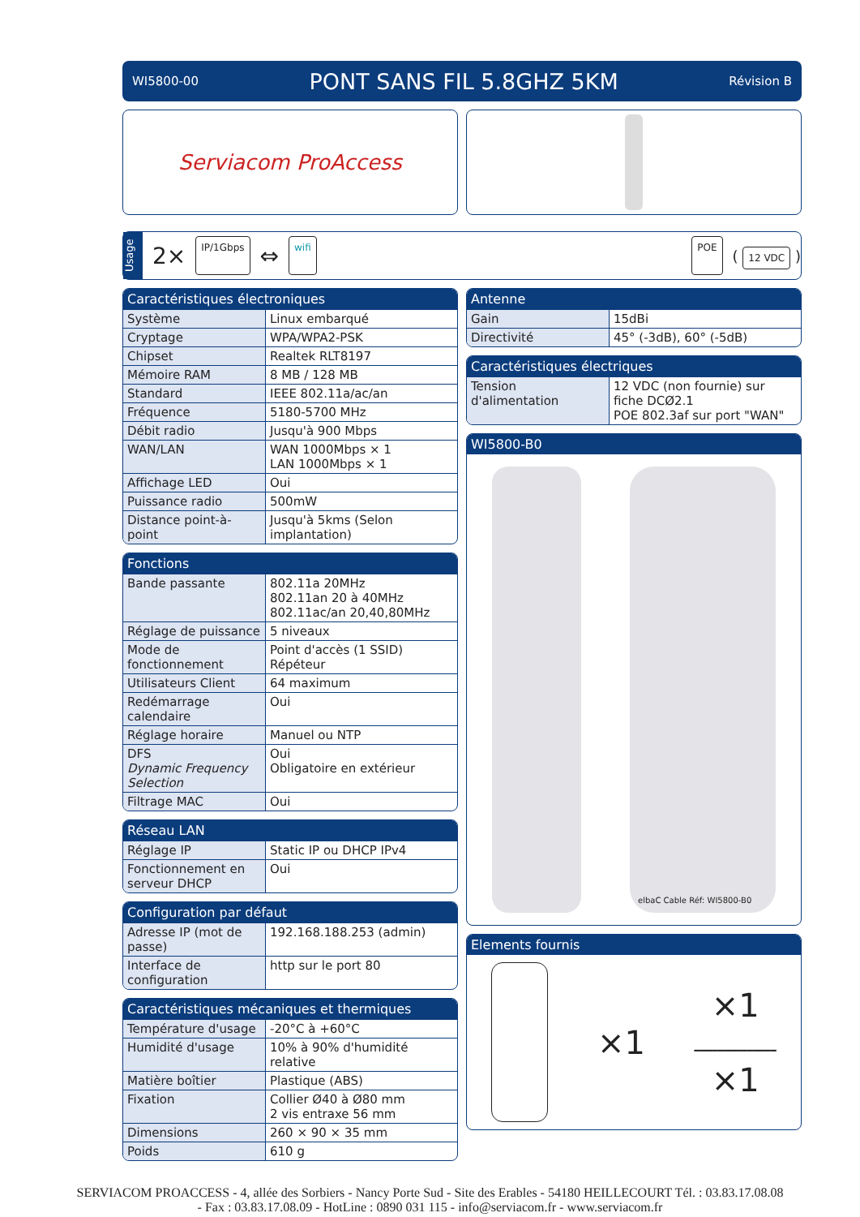WI5800-00 PONT SANS FIL 5.8GHZ 5KM Révision B
Serviacom ProAccess
Usage
2× IP/1Gbps ⇔ wifi POE ( 12 VDC )
Caractéristiques électroniques
| Système | Linux embarqué |
| Cryptage | WPA/WPA2-PSK |
| Chipset | Realtek RLT8197 |
| Mémoire RAM | 8 MB / 128 MB |
| Standard | IEEE 802.11a/ac/an |
| Fréquence | 5180-5700 MHz |
| Débit radio | Jusqu'à 900 Mbps |
| WAN/LAN | WAN 1000Mbps × 1 LAN 1000Mbps × 1 |
| Affichage LED | Oui |
| Puissance radio | 500mW |
| Distance point-à-point | Jusqu'à 5kms (Selon implantation) |
Fonctions
| Bande passante | 802.11a 20MHz 802.11an 20 à 40MHz 802.11ac/an 20,40,80MHz |
| Réglage de puissance | 5 niveaux |
| Mode de fonctionnement | Point d'accès (1 SSID) Répéteur |
| Utilisateurs Client | 64 maximum |
| Redémarrage calendaire | Oui |
| Réglage horaire | Manuel ou NTP |
| DFS Dynamic Frequency Selection | Oui Obligatoire en extérieur |
| Filtrage MAC | Oui |
Réseau LAN
| Réglage IP | Static IP ou DHCP IPv4 |
| Fonctionnement en serveur DHCP | Oui |
Configuration par défaut
| Adresse IP (mot de passe) | 192.168.188.253 (admin) |
| Interface de configuration | http sur le port 80 |
Caractéristiques mécaniques et thermiques
| Température d'usage | -20°C à +60°C |
| Humidité d'usage | 10% à 90% d'humidité relative |
| Matière boîtier | Plastique (ABS) |
| Fixation | Collier Ø40 à Ø80 mm 2 vis entraxe 56 mm |
| Dimensions | 260 × 90 × 35 mm |
| Poids | 610 g |
Antenne
| Gain | 15dBi |
| Directivité | 45° (-3dB), 60° (-5dB) |
Caractéristiques électriques
| Tension d'alimentation | 12 VDC (non fournie) sur fiche DCØ2.1 POE 802.3af sur port "WAN" |
WI5800-B0
elbaC Cable Réf: WI5800-B0
Elements fournis
×1
×1
━━━━━━━━━━━━━━
×1
SERVIACOM PROACCESS - 4, allée des Sorbiers - Nancy Porte Sud - Site des Erables - 54180 HEILLECOURT Tél. : 03.83.17.08.08
- Fax : 03.83.17.08.09 - HotLine : 0890 031 115 - info@serviacom.fr - www.serviacom.fr